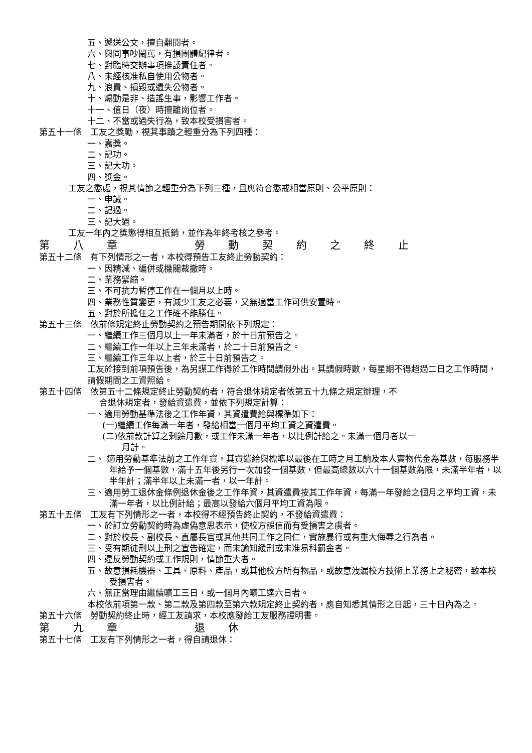五、遞送公文，擅自翻閱者。
六、與同事吵鬧罵，有損團體紀律者。
七、對臨時交辦事項推諉責任者。
八、未經核准私自使用公物者。
九、浪費、損毀或遺失公物者。
十、煽動是非、造謠生事，影響工作者。
十一、值日（夜）時擅離崗位者。
十二、不當或過失行為，致本校受損害者。
第五十一條　工友之獎勵，視其事蹟之輕重分為下列四種：
一、嘉獎。
二、記功。
三、記大功。
四、獎金。
工友之懲處，視其情節之輕重分為下列三種，且應符合懲戒相當原則、公平原則：
一、申誡。
二、記過。
三、記大過。
工友一年內之獎懲得相互抵銷，並作為年終考核之參考。
第 八 章 勞 動 契 約 之 終 止
第五十二條　有下列情形之一者，本校得預告工友終止勞動契約：
一、因精減、編併或機關裁撤時。
二、業務緊縮。
三、不可抗力暫停工作在一個月以上時。
四、業務性質變更，有減少工友之必要，又無適當工作可供安置時。
五、對於所擔任之工作確不能勝任。
第五十三條　依前條規定終止勞動契約之預告期間依下列規定：
一、繼續工作三個月以上一年未滿者，於十日前預告之。
二、繼續工作一年以上三年未滿者，於二十日前預告之。
三、繼續工作三年以上者，於三十日前預告之。
工友於接到前項預告後，為另謀工作得於工作時間請假外出。其請假時數，每星期不得超過二日之工作時間，請假期間之工資照給。
第五十四條　依第五十二條規定終止勞動契約者，符合退休規定者依第五十九條之規定辦理，不
合退休規定者，發給資遣費，並依下列規定計算：
一、適用勞動基準法後之工作年資，其資遣費給與標準如下：
(一)繼續工作每滿一年者，發給相當一個月平均工資之資遣費。
(二)依前款計算之剩餘月數，或工作未滿一年者，以比例計給之。未滿一個月者以一
月計。
二、 適用勞動基準法前之工作年資，其資遣給與標準以最後在工時之月工餉及本人實物代金為基數，每服務半年給予一個基數，滿十五年後另行一次加發一個基數，但最高總數以六十一個基數為限，未滿半年者，以半年計；滿半年以上未滿一者，以一年計。
三、適用勞工退休金條例退休金後之工作年資，其資遣費按其工作年資，每滿一年發給之個月之平均工資，未滿一年者，以比例計給；最高以發給六個月平均工資為限。
第五十五條　工友有下列情形之一者，本校得不經預告終止契約，不發給資遣費：
一、於訂立勞動契約時為虛偽意思表示，使校方誤信而有受損害之虞者。
二、對於校長、副校長、直屬長官或其他共同工作之同仁，實施暴行或有重大侮辱之行為者。
三、受有期徒刑以上刑之宣告確定，而未諭知緩刑或未准易科罰金者。
四、違反勞動契約或工作規則，情節重大者。
五、故意損耗機器、工具、原料、產品，或其他校方所有物品，或故意洩漏校方技術上業務上之秘密，致本校受損害者。
六、無正當理由繼續曠工三日，或一個月內曠工達六日者。
本校依前項第一款、第二款及第四款至第六款規定終止契約者，應自知悉其情形之日起，三十日內為之。
第五十六條　勞動契約終止時，經工友請求，本校應發給工友服務證明書。
第 九 章 退 休
第五十七條　工友有下列情形之一者，得自請退休：